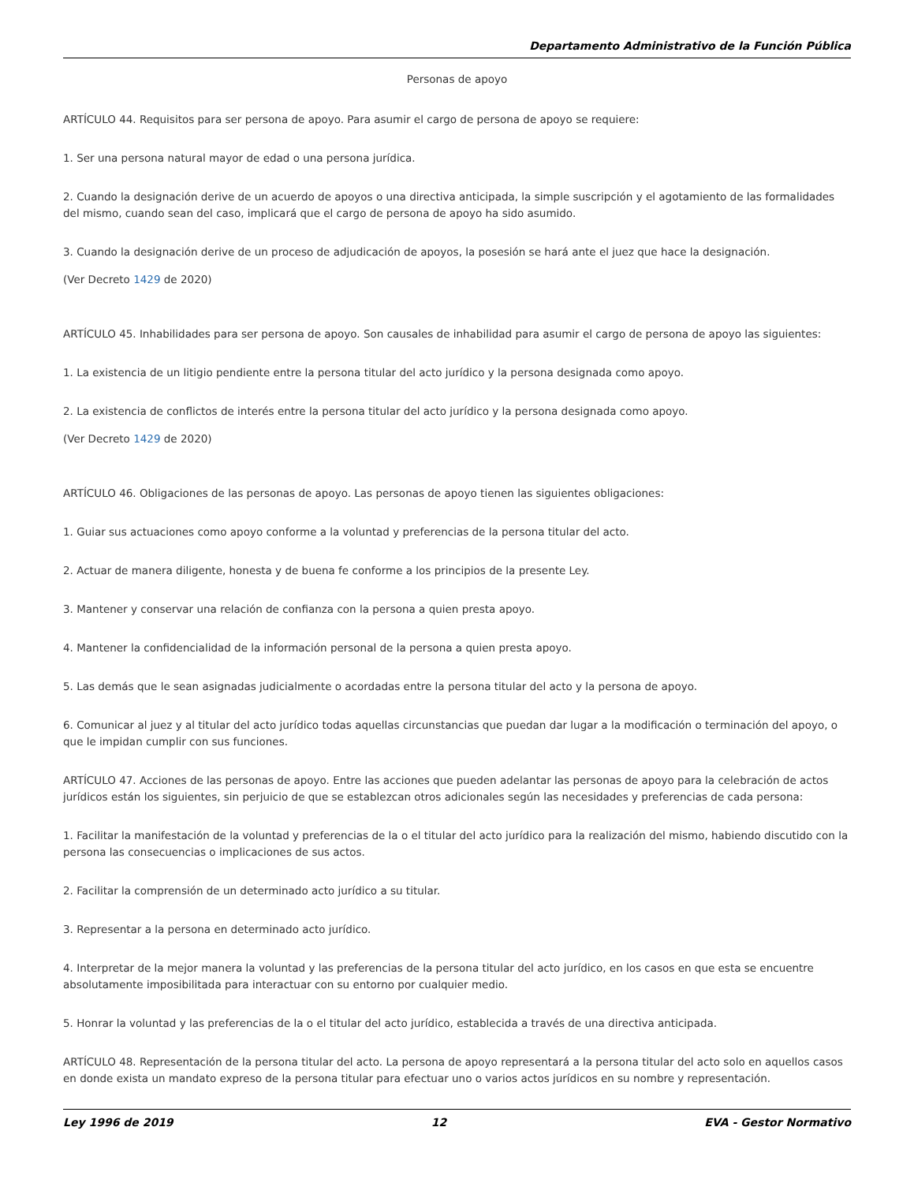Departamento Administrativo de la Función Pública
Personas de apoyo
ARTÍCULO 44. Requisitos para ser persona de apoyo. Para asumir el cargo de persona de apoyo se requiere:
1. Ser una persona natural mayor de edad o una persona jurídica.
2. Cuando la designación derive de un acuerdo de apoyos o una directiva anticipada, la simple suscripción y el agotamiento de las formalidades del mismo, cuando sean del caso, implicará que el cargo de persona de apoyo ha sido asumido.
3. Cuando la designación derive de un proceso de adjudicación de apoyos, la posesión se hará ante el juez que hace la designación.
(Ver Decreto 1429 de 2020)
ARTÍCULO 45. Inhabilidades para ser persona de apoyo. Son causales de inhabilidad para asumir el cargo de persona de apoyo las siguientes:
1. La existencia de un litigio pendiente entre la persona titular del acto jurídico y la persona designada como apoyo.
2. La existencia de conflictos de interés entre la persona titular del acto jurídico y la persona designada como apoyo.
(Ver Decreto 1429 de 2020)
ARTÍCULO 46. Obligaciones de las personas de apoyo. Las personas de apoyo tienen las siguientes obligaciones:
1. Guiar sus actuaciones como apoyo conforme a la voluntad y preferencias de la persona titular del acto.
2. Actuar de manera diligente, honesta y de buena fe conforme a los principios de la presente Ley.
3. Mantener y conservar una relación de confianza con la persona a quien presta apoyo.
4. Mantener la confidencialidad de la información personal de la persona a quien presta apoyo.
5. Las demás que le sean asignadas judicialmente o acordadas entre la persona titular del acto y la persona de apoyo.
6. Comunicar al juez y al titular del acto jurídico todas aquellas circunstancias que puedan dar lugar a la modificación o terminación del apoyo, o que le impidan cumplir con sus funciones.
ARTÍCULO 47. Acciones de las personas de apoyo. Entre las acciones que pueden adelantar las personas de apoyo para la celebración de actos jurídicos están los siguientes, sin perjuicio de que se establezcan otros adicionales según las necesidades y preferencias de cada persona:
1. Facilitar la manifestación de la voluntad y preferencias de la o el titular del acto jurídico para la realización del mismo, habiendo discutido con la persona las consecuencias o implicaciones de sus actos.
2. Facilitar la comprensión de un determinado acto jurídico a su titular.
3. Representar a la persona en determinado acto jurídico.
4. Interpretar de la mejor manera la voluntad y las preferencias de la persona titular del acto jurídico, en los casos en que esta se encuentre absolutamente imposibilitada para interactuar con su entorno por cualquier medio.
5. Honrar la voluntad y las preferencias de la o el titular del acto jurídico, establecida a través de una directiva anticipada.
ARTÍCULO 48. Representación de la persona titular del acto. La persona de apoyo representará a la persona titular del acto solo en aquellos casos en donde exista un mandato expreso de la persona titular para efectuar uno o varios actos jurídicos en su nombre y representación.
Ley 1996 de 2019 12 EVA - Gestor Normativo